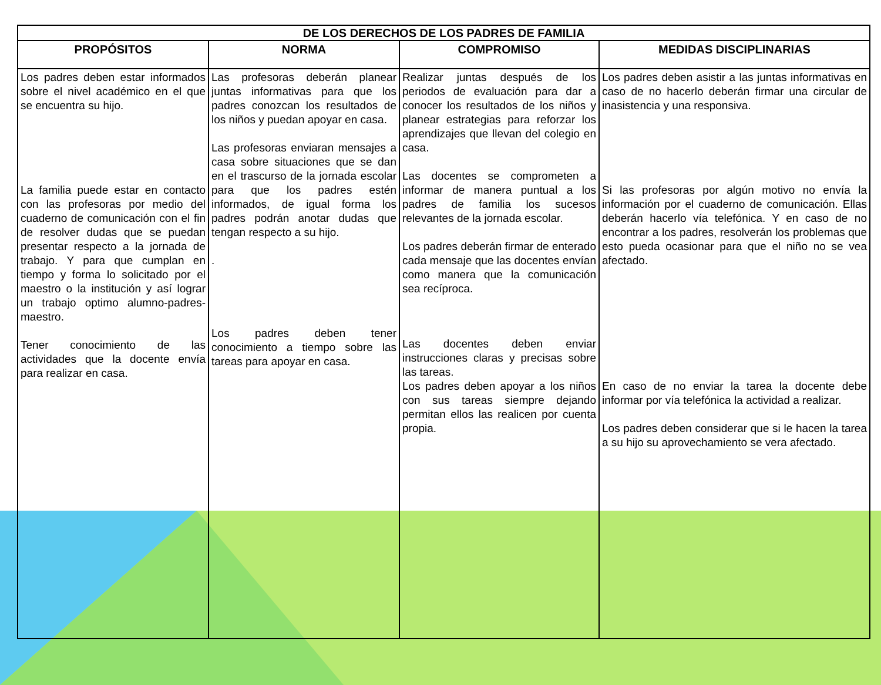| DE LOS DERECHOS DE LOS PADRES DE FAMILIA | | | |
| --- | --- | --- | --- |
| PROPÓSITOS | NORMA | COMPROMISO | MEDIDAS DISCIPLINARIAS |
| Los padres deben estar informados sobre el nivel académico en el que se encuentra su hijo. La familia puede estar en contacto con las profesoras por medio del cuaderno de comunicación con el fin de resolver dudas que se puedan presentar respecto a la jornada de trabajo. Y para que cumplan en tiempo y forma lo solicitado por el maestro o la institución y así lograr un trabajo optimo alumno-padres-maestro. Tener conocimiento de las actividades que la docente envía para realizar en casa. | Las profesoras deberán planear juntas informativas para que los padres conozcan los resultados de los niños y puedan apoyar en casa. Las profesoras enviaran mensajes a casa sobre situaciones que se dan en el trascurso de la jornada escolar para que los padres estén informados, de igual forma los padres podrán anotar dudas que tengan respecto a su hijo. . Los padres deben tener conocimiento a tiempo sobre las tareas para apoyar en casa. | Realizar juntas después de los periodos de evaluación para dar a conocer los resultados de los niños y planear estrategias para reforzar los aprendizajes que llevan del colegio en casa. Las docentes se comprometen a informar de manera puntual a los padres de familia los sucesos relevantes de la jornada escolar. Los padres deberán firmar de enterado cada mensaje que las docentes envían como manera que la comunicación sea recíproca. Las docentes deben enviar instrucciones claras y precisas sobre las tareas. Los padres deben apoyar a los niños con sus tareas siempre dejando permitan ellos las realicen por cuenta propia. | Los padres deben asistir a las juntas informativas en caso de no hacerlo deberán firmar una circular de inasistencia y una responsiva. Si las profesoras por algún motivo no envía la información por el cuaderno de comunicación. Ellas deberán hacerlo vía telefónica. Y en caso de no encontrar a los padres, resolverán los problemas que esto pueda ocasionar para que el niño no se vea afectado. En caso de no enviar la tarea la docente debe informar por vía telefónica la actividad a realizar. Los padres deben considerar que si le hacen la tarea a su hijo su aprovechamiento se vera afectado. |